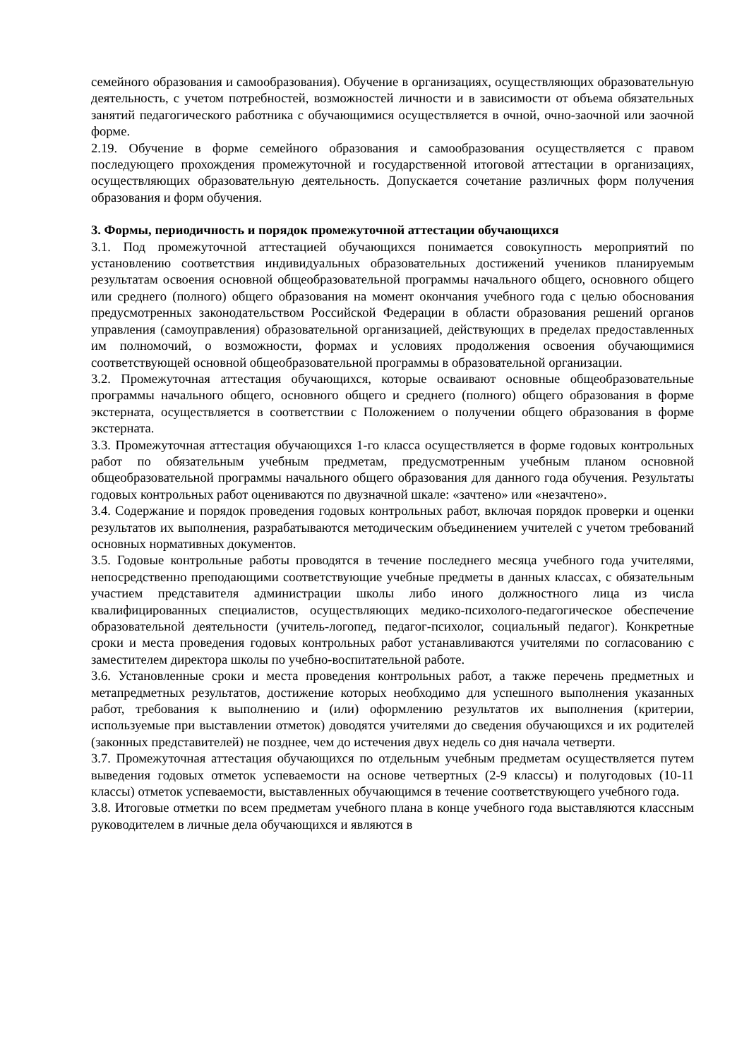семейного образования и самообразования). Обучение в организациях, осуществляющих образовательную деятельность, с учетом потребностей, возможностей личности и в зависимости от объема обязательных занятий педагогического работника с обучающимися осуществляется в очной, очно-заочной или заочной форме.
2.19. Обучение в форме семейного образования и самообразования осуществляется с правом последующего прохождения промежуточной и государственной итоговой аттестации в организациях, осуществляющих образовательную деятельность. Допускается сочетание различных форм получения образования и форм обучения.
3. Формы, периодичность и порядок промежуточной аттестации обучающихся
3.1. Под промежуточной аттестацией обучающихся понимается совокупность мероприятий по установлению соответствия индивидуальных образовательных достижений учеников планируемым результатам освоения основной общеобразовательной программы начального общего, основного общего или среднего (полного) общего образования на момент окончания учебного года с целью обоснования предусмотренных законодательством Российской Федерации в области образования решений органов управления (самоуправления) образовательной организацией, действующих в пределах предоставленных им полномочий, о возможности, формах и условиях продолжения освоения обучающимися соответствующей основной общеобразовательной программы в образовательной организации.
3.2. Промежуточная аттестация обучающихся, которые осваивают основные общеобразовательные программы начального общего, основного общего и среднего (полного) общего образования в форме экстерната, осуществляется в соответствии с Положением о получении общего образования в форме экстерната.
3.3. Промежуточная аттестация обучающихся 1-го класса осуществляется в форме годовых контрольных работ по обязательным учебным предметам, предусмотренным учебным планом основной общеобразовательной программы начального общего образования для данного года обучения. Результаты годовых контрольных работ оцениваются по двузначной шкале: «зачтено» или «незачтено».
3.4. Содержание и порядок проведения годовых контрольных работ, включая порядок проверки и оценки результатов их выполнения, разрабатываются методическим объединением учителей с учетом требований основных нормативных документов.
3.5. Годовые контрольные работы проводятся в течение последнего месяца учебного года учителями, непосредственно преподающими соответствующие учебные предметы в данных классах, с обязательным участием представителя администрации школы либо иного должностного лица из числа квалифицированных специалистов, осуществляющих медико-психолого-педагогическое обеспечение образовательной деятельности (учитель-логопед, педагог-психолог, социальный педагог). Конкретные сроки и места проведения годовых контрольных работ устанавливаются учителями по согласованию с заместителем директора школы по учебно-воспитательной работе.
3.6. Установленные сроки и места проведения контрольных работ, а также перечень предметных и метапредметных результатов, достижение которых необходимо для успешного выполнения указанных работ, требования к выполнению и (или) оформлению результатов их выполнения (критерии, используемые при выставлении отметок) доводятся учителями до сведения обучающихся и их родителей (законных представителей) не позднее, чем до истечения двух недель со дня начала четверти.
3.7. Промежуточная аттестация обучающихся по отдельным учебным предметам осуществляется путем выведения годовых отметок успеваемости на основе четвертных (2-9 классы) и полугодовых (10-11 классы) отметок успеваемости, выставленных обучающимся в течение соответствующего учебного года.
3.8. Итоговые отметки по всем предметам учебного плана в конце учебного года выставляются классным руководителем в личные дела обучающихся и являются в